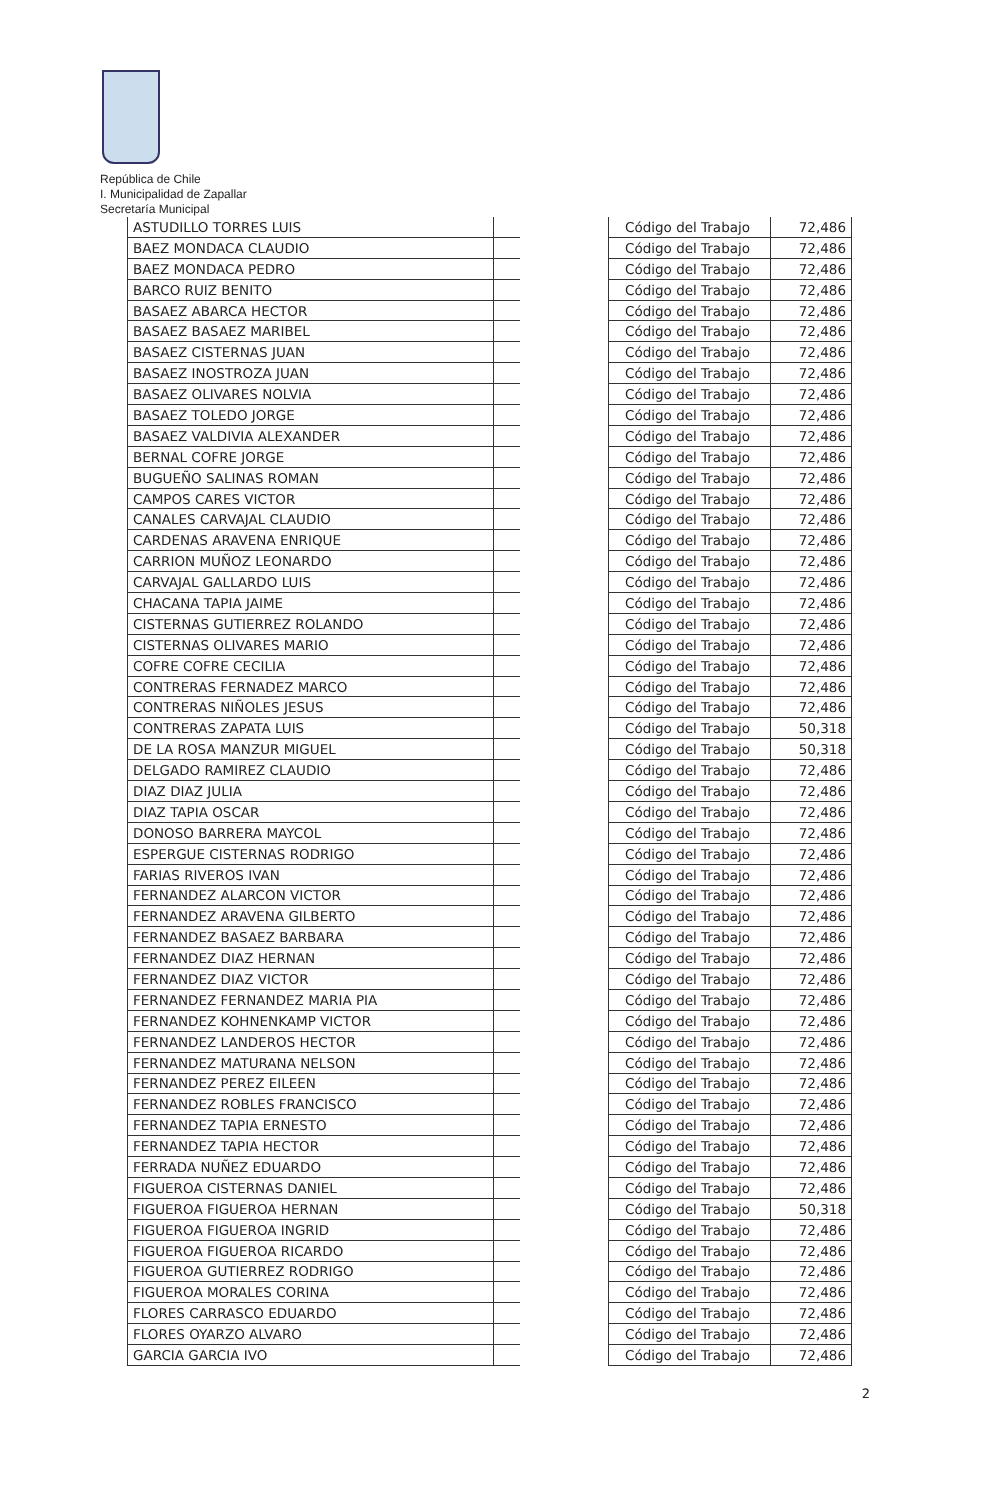República de Chile
I. Municipalidad de Zapallar
Secretaría Municipal
| ASTUDILLO TORRES LUIS | |
| BAEZ MONDACA CLAUDIO | |
| BAEZ MONDACA PEDRO | |
| BARCO RUIZ BENITO | |
| BASAEZ ABARCA HECTOR | |
| BASAEZ BASAEZ MARIBEL | |
| BASAEZ CISTERNAS JUAN | |
| BASAEZ INOSTROZA JUAN | |
| BASAEZ OLIVARES NOLVIA | |
| BASAEZ TOLEDO JORGE | |
| BASAEZ VALDIVIA ALEXANDER | |
| BERNAL COFRE JORGE | |
| BUGUEÑO SALINAS ROMAN | |
| CAMPOS CARES VICTOR | |
| CANALES CARVAJAL CLAUDIO | |
| CARDENAS ARAVENA ENRIQUE | |
| CARRION MUÑOZ LEONARDO | |
| CARVAJAL GALLARDO LUIS | |
| CHACANA TAPIA JAIME | |
| CISTERNAS GUTIERREZ ROLANDO | |
| CISTERNAS OLIVARES MARIO | |
| COFRE COFRE CECILIA | |
| CONTRERAS FERNADEZ MARCO | |
| CONTRERAS NIÑOLES JESUS | |
| CONTRERAS ZAPATA LUIS | |
| DE LA ROSA MANZUR MIGUEL | |
| DELGADO RAMIREZ CLAUDIO | |
| DIAZ DIAZ JULIA | |
| DIAZ TAPIA OSCAR | |
| DONOSO BARRERA MAYCOL | |
| ESPERGUE CISTERNAS RODRIGO | |
| FARIAS RIVEROS IVAN | |
| FERNANDEZ ALARCON VICTOR | |
| FERNANDEZ ARAVENA GILBERTO | |
| FERNANDEZ BASAEZ BARBARA | |
| FERNANDEZ DIAZ HERNAN | |
| FERNANDEZ DIAZ VICTOR | |
| FERNANDEZ FERNANDEZ MARIA PIA | |
| FERNANDEZ KOHNENKAMP VICTOR | |
| FERNANDEZ LANDEROS HECTOR | |
| FERNANDEZ MATURANA NELSON | |
| FERNANDEZ PEREZ EILEEN | |
| FERNANDEZ ROBLES FRANCISCO | |
| FERNANDEZ TAPIA ERNESTO | |
| FERNANDEZ TAPIA HECTOR | |
| FERRADA NUÑEZ EDUARDO | |
| FIGUEROA CISTERNAS DANIEL | |
| FIGUEROA FIGUEROA HERNAN | |
| FIGUEROA FIGUEROA INGRID | |
| FIGUEROA FIGUEROA RICARDO | |
| FIGUEROA GUTIERREZ RODRIGO | |
| FIGUEROA MORALES CORINA | |
| FLORES CARRASCO EDUARDO | |
| FLORES OYARZO ALVARO | |
| GARCIA GARCIA IVO | |
| Código del Trabajo | 72,486 |
| Código del Trabajo | 72,486 |
| Código del Trabajo | 72,486 |
| Código del Trabajo | 72,486 |
| Código del Trabajo | 72,486 |
| Código del Trabajo | 72,486 |
| Código del Trabajo | 72,486 |
| Código del Trabajo | 72,486 |
| Código del Trabajo | 72,486 |
| Código del Trabajo | 72,486 |
| Código del Trabajo | 72,486 |
| Código del Trabajo | 72,486 |
| Código del Trabajo | 72,486 |
| Código del Trabajo | 72,486 |
| Código del Trabajo | 72,486 |
| Código del Trabajo | 72,486 |
| Código del Trabajo | 72,486 |
| Código del Trabajo | 72,486 |
| Código del Trabajo | 72,486 |
| Código del Trabajo | 72,486 |
| Código del Trabajo | 72,486 |
| Código del Trabajo | 72,486 |
| Código del Trabajo | 72,486 |
| Código del Trabajo | 72,486 |
| Código del Trabajo | 50,318 |
| Código del Trabajo | 50,318 |
| Código del Trabajo | 72,486 |
| Código del Trabajo | 72,486 |
| Código del Trabajo | 72,486 |
| Código del Trabajo | 72,486 |
| Código del Trabajo | 72,486 |
| Código del Trabajo | 72,486 |
| Código del Trabajo | 72,486 |
| Código del Trabajo | 72,486 |
| Código del Trabajo | 72,486 |
| Código del Trabajo | 72,486 |
| Código del Trabajo | 72,486 |
| Código del Trabajo | 72,486 |
| Código del Trabajo | 72,486 |
| Código del Trabajo | 72,486 |
| Código del Trabajo | 72,486 |
| Código del Trabajo | 72,486 |
| Código del Trabajo | 72,486 |
| Código del Trabajo | 72,486 |
| Código del Trabajo | 72,486 |
| Código del Trabajo | 72,486 |
| Código del Trabajo | 72,486 |
| Código del Trabajo | 50,318 |
| Código del Trabajo | 72,486 |
| Código del Trabajo | 72,486 |
| Código del Trabajo | 72,486 |
| Código del Trabajo | 72,486 |
| Código del Trabajo | 72,486 |
| Código del Trabajo | 72,486 |
| Código del Trabajo | 72,486 |
2